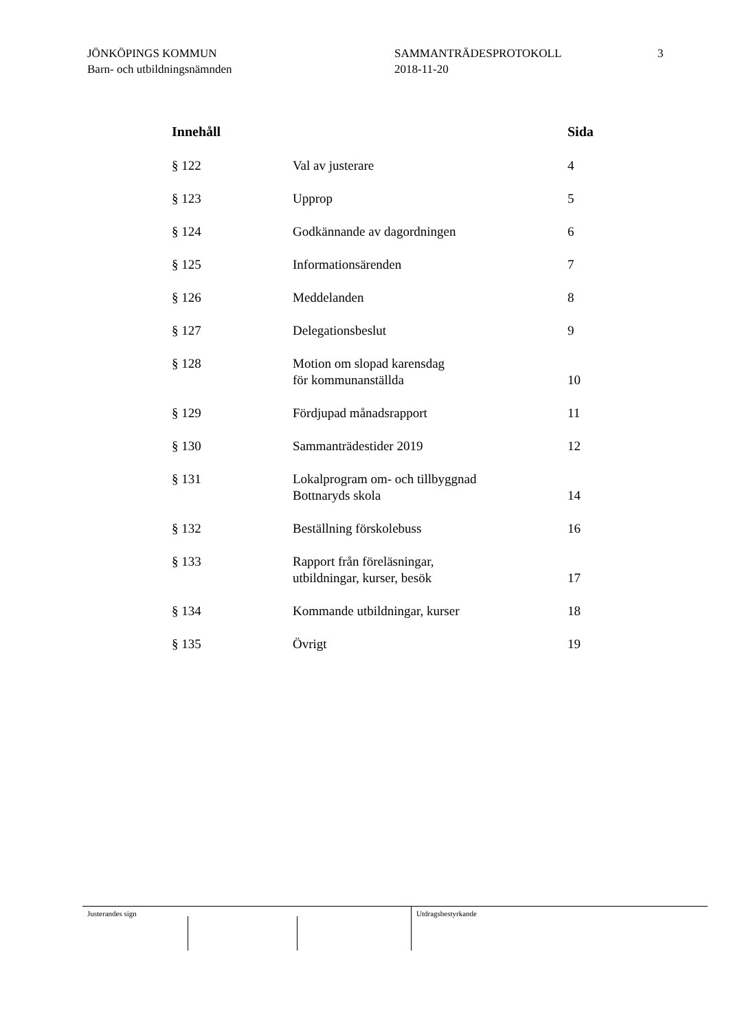JÖNKÖPINGS KOMMUN
Barn- och utbildningsnämnden
SAMMANTRÄDESPROTOKOLL
2018-11-20
3
| Innehåll | | Sida |
| --- | --- | --- |
| § 122 | Val av justerare | 4 |
| § 123 | Upprop | 5 |
| § 124 | Godkännande av dagordningen | 6 |
| § 125 | Informationsärenden | 7 |
| § 126 | Meddelanden | 8 |
| § 127 | Delegationsbeslut | 9 |
| § 128 | Motion om slopad karensdag för kommunanställda | 10 |
| § 129 | Fördjupad månadsrapport | 11 |
| § 130 | Sammanträdestider 2019 | 12 |
| § 131 | Lokalprogram om- och tillbyggnad Bottnaryds skola | 14 |
| § 132 | Beställning förskolebuss | 16 |
| § 133 | Rapport från föreläsningar, utbildningar, kurser, besök | 17 |
| § 134 | Kommande utbildningar, kurser | 18 |
| § 135 | Övrigt | 19 |
Justerandes sign Utdragsbestyrkande